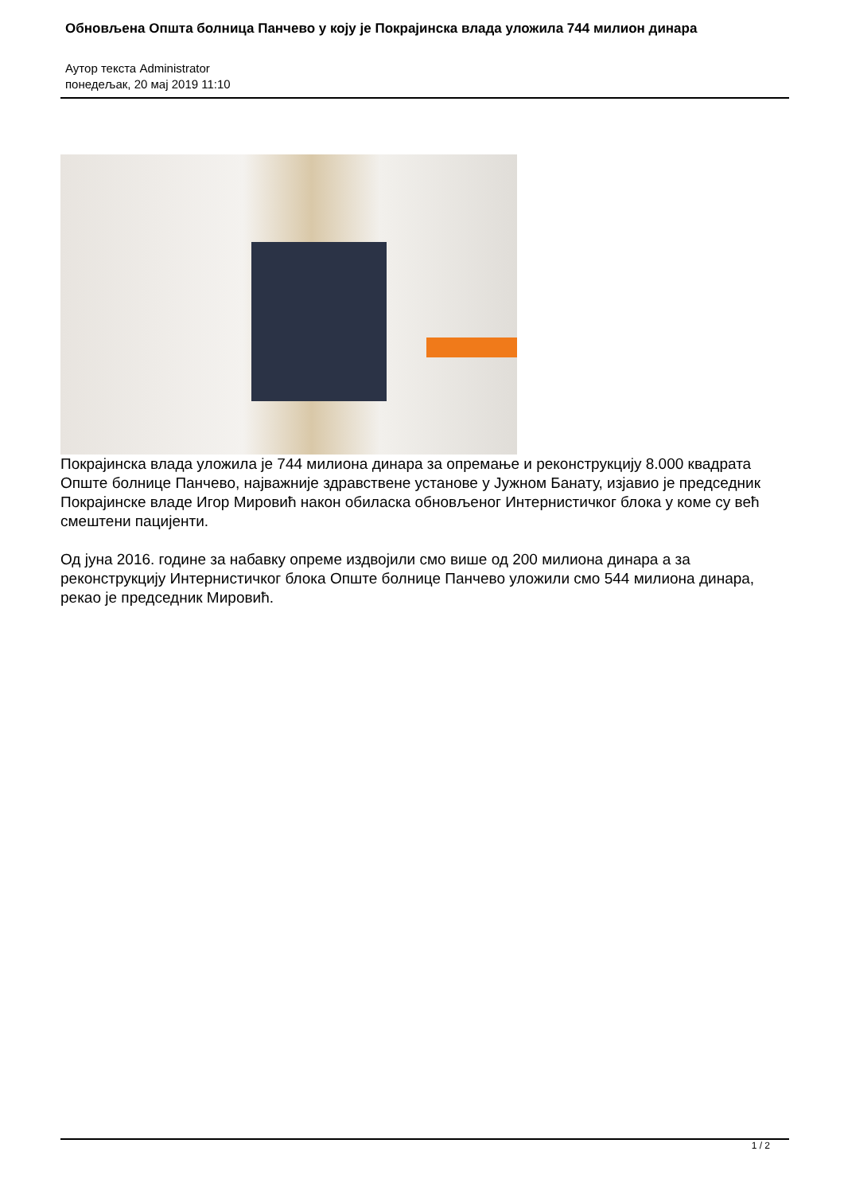Обновљена Општа болница Панчево у коју је Покрајинска влада уложила 744 милион динара
Аутор текста Administrator
понедељак, 20 мај 2019 11:10
Покрајинска влада уложила је 744 милиона динара за опремање и реконструкцију 8.000 квадрата Опште болнице Панчево, најважније здравствене установе у Јужном Банату, изјавио је председник Покрајинске владе Игор Мировић након обиласка обновљеног Интернистичког блока у коме су већ смештени пацијенти.
Од јуна 2016. године за набавку опреме издвојили смо више од 200 милиона динара а за реконструкцију Интернистичког блока Опште болнице Панчево уложили смо 544 милиона динара, рекао је председник Мировић.
1 / 2